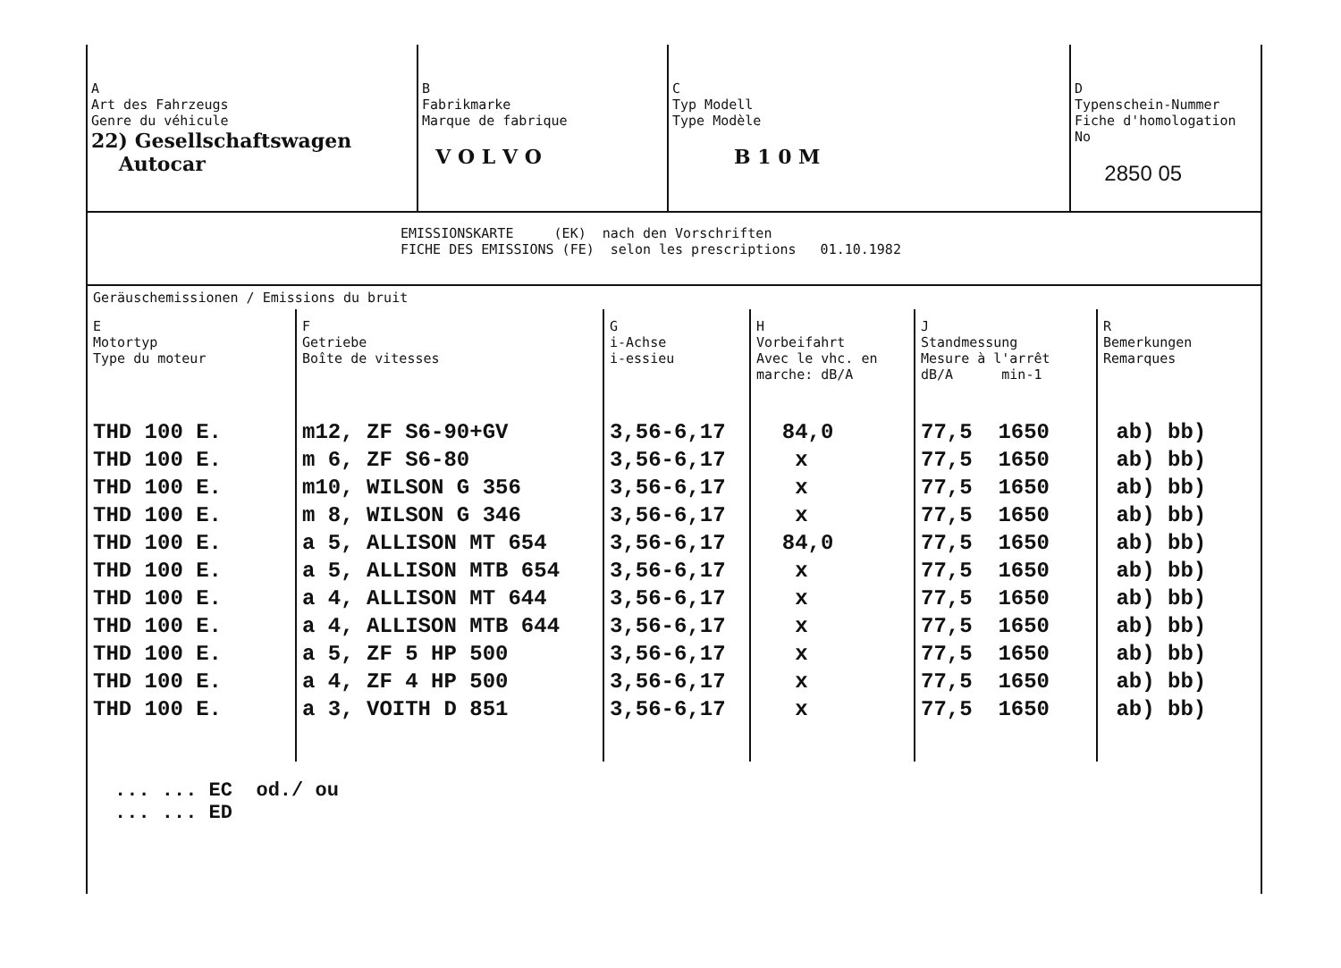| A Art des Fahrzeugs Genre du véhicule 22) Gesellschaftswagen Autocar | B Fabrikmarke Marque de fabrique V O L V O | C Typ Modell Type Modèle B 1 0 M | D Typenschein-Nummer Fiche d'homologation No 2850 05 |
EMISSIONSKARTE (EK) nach den Vorschriften
FICHE DES EMISSIONS (FE) selon les prescriptions 01.10.1982
Geräuschemissionen / Emissions du bruit
| E Motortyp Type du moteur | F Getriebe Boîte de vitesses | G i-Achse i-essieu | H Vorbeifahrt Avec le vhc. en marche: dB/A | J Standmessung Mesure à l'arrêt dB/A min-1 | R Bemerkungen Remarques |
| --- | --- | --- | --- | --- | --- |
| THD 100 E. | m12, ZF S6-90+GV | 3,56-6,17 | 84,0 | 77,5 1650 | ab) bb) |
| THD 100 E. | m 6, ZF S6-80 | 3,56-6,17 | x | 77,5 1650 | ab) bb) |
| THD 100 E. | m10, WILSON G 356 | 3,56-6,17 | x | 77,5 1650 | ab) bb) |
| THD 100 E. | m 8, WILSON G 346 | 3,56-6,17 | x | 77,5 1650 | ab) bb) |
| THD 100 E. | a 5, ALLISON MT 654 | 3,56-6,17 | 84,0 | 77,5 1650 | ab) bb) |
| THD 100 E. | a 5, ALLISON MTB 654 | 3,56-6,17 | x | 77,5 1650 | ab) bb) |
| THD 100 E. | a 4, ALLISON MT 644 | 3,56-6,17 | x | 77,5 1650 | ab) bb) |
| THD 100 E. | a 4, ALLISON MTB 644 | 3,56-6,17 | x | 77,5 1650 | ab) bb) |
| THD 100 E. | a 5, ZF 5 HP 500 | 3,56-6,17 | x | 77,5 1650 | ab) bb) |
| THD 100 E. | a 4, ZF 4 HP 500 | 3,56-6,17 | x | 77,5 1650 | ab) bb) |
| THD 100 E. | a 3, VOITH D 851 | 3,56-6,17 | x | 77,5 1650 | ab) bb) |
... ... EC od./ ou
... ... ED